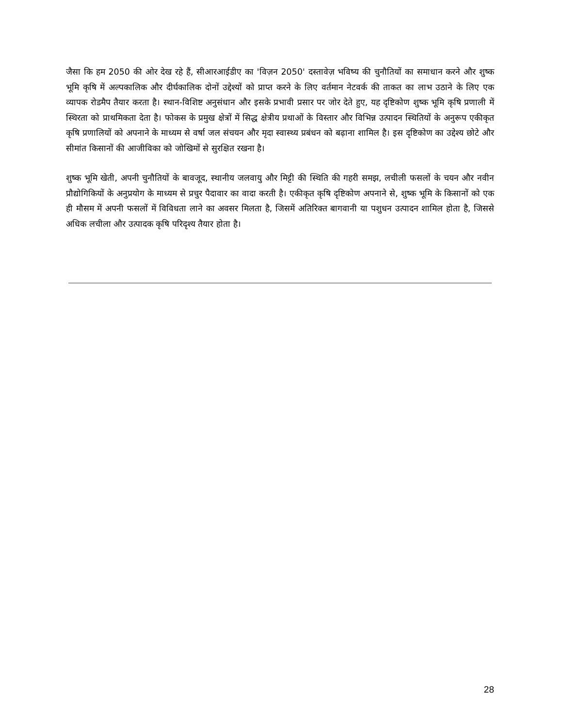जैसा कि हम 2050 की ओर देख रहे हैं, सीआरआईडीए का 'विज़न 2050' दस्तावेज़ भविष्य की चुनौतियों का समाधान करने और शुष्क भूमि कृषि में अल्पकालिक और दीर्घकालिक दोनों उद्देश्यों को प्राप्त करने के लिए वर्तमान नेटवर्क की ताकत का लाभ उठाने के लिए एक व्यापक रोडमैप तैयार करता है। स्थान-विशिष्ट अनुसंधान और इसके प्रभावी प्रसार पर जोर देते हुए, यह दृष्टिकोण शुष्क भूमि कृषि प्रणाली में स्थिरता को प्राथमिकता देता है। फोकस के प्रमुख क्षेत्रों में सिद्ध क्षेत्रीय प्रथाओं के विस्तार और विभिन्न उत्पादन स्थितियों के अनुरूप एकीकृत कृषि प्रणालियों को अपनाने के माध्यम से वर्षा जल संचयन और मृदा स्वास्थ्य प्रबंधन को बढ़ाना शामिल है। इस दृष्टिकोण का उद्देश्य छोटे और सीमांत किसानों की आजीविका को जोखिमों से सुरक्षित रखना है।
शुष्क भूमि खेती, अपनी चुनौतियों के बावजूद, स्थानीय जलवायु और मिट्टी की स्थिति की गहरी समझ, लचीली फसलों के चयन और नवीन प्रौद्योगिकियों के अनुप्रयोग के माध्यम से प्रचुर पैदावार का वादा करती है। एकीकृत कृषि दृष्टिकोण अपनाने से, शुष्क भूमि के किसानों को एक ही मौसम में अपनी फसलों में विविधता लाने का अवसर मिलता है, जिसमें अतिरिक्त बागवानी या पशुधन उत्पादन शामिल होता है, जिससे अधिक लचीला और उत्पादक कृषि परिदृश्य तैयार होता है।
28